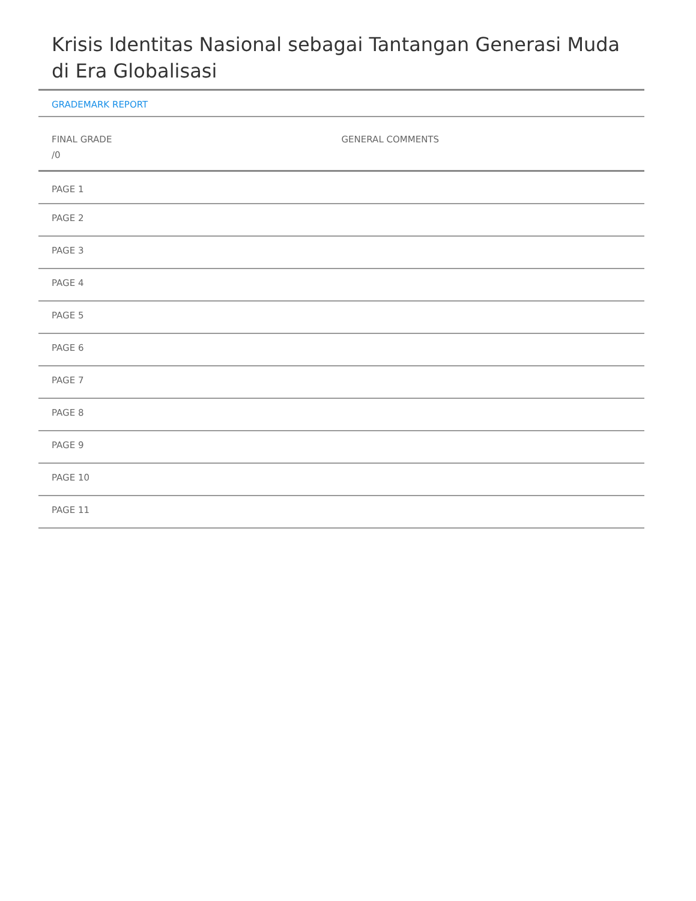Krisis Identitas Nasional sebagai Tantangan Generasi Muda di Era Globalisasi
GRADEMARK REPORT
FINAL GRADE
/0
GENERAL COMMENTS
PAGE 1
PAGE 2
PAGE 3
PAGE 4
PAGE 5
PAGE 6
PAGE 7
PAGE 8
PAGE 9
PAGE 10
PAGE 11